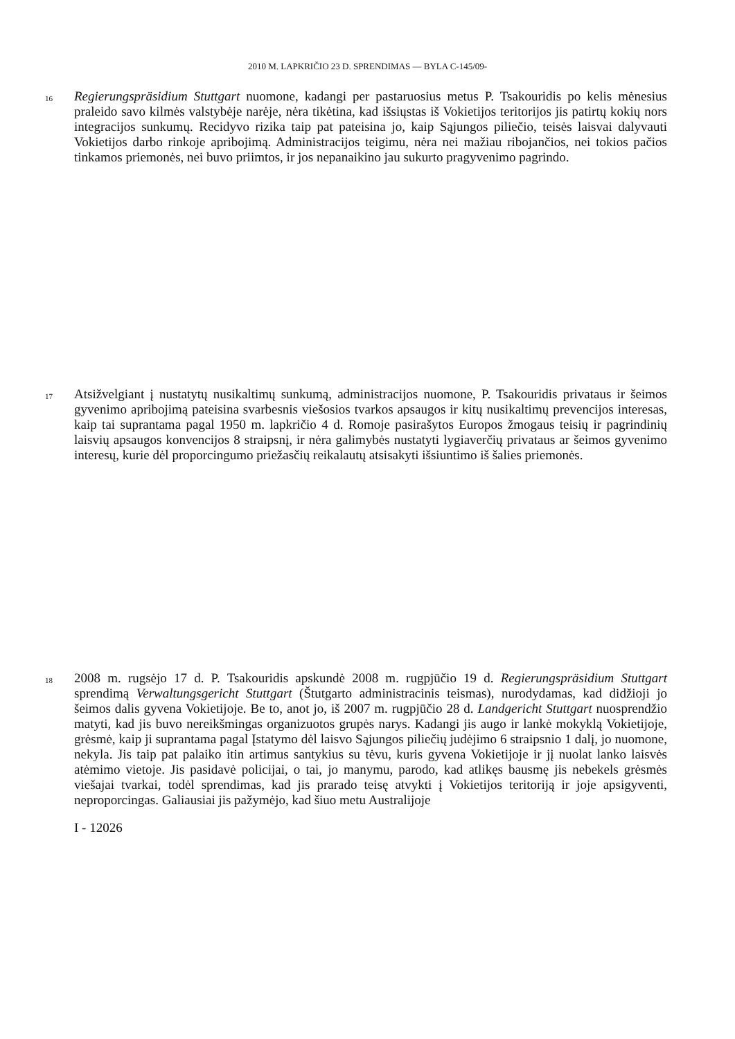2010 M. LAPKRIČIO 23 D. SPRENDIMAS — BYLA C-145/09-
16
Regierungspräsidium Stuttgart nuomone, kadangi per pastaruosius metus P. Tsakouridis po kelis mėnesius praleido savo kilmės valstybėje narėje, nėra tikėtina, kad išsiųstas iš Vokietijos teritorijos jis patirtų kokių nors integracijos sunkumų. Recidyvo rizika taip pat pateisina jo, kaip Sąjungos piliečio, teisės laisvai dalyvauti Vokietijos darbo rinkoje apribojimą. Administracijos teigimu, nėra nei mažiau ribojančios, nei tokios pačios tinkamos priemonės, nei buvo priimtos, ir jos nepanaikino jau sukurto pragyvenimo pagrindo.
17
Atsižvelgiant į nustatytų nusikaltimų sunkumą, administracijos nuomone, P. Tsakouridis privataus ir šeimos gyvenimo apribojimą pateisina svarbesnis viešosios tvarkos apsaugos ir kitų nusikaltimų prevencijos interesas, kaip tai suprantama pagal 1950 m. lapkričio 4 d. Romoje pasirašytos Europos žmogaus teisių ir pagrindinių laisvių apsaugos konvencijos 8 straipsnį, ir nėra galimybės nustatyti lygiaverčių privataus ar šeimos gyvenimo interesų, kurie dėl proporcingumo priežasčių reikalautų atsisakyti išsiuntimo iš šalies priemonės.
18
2008 m. rugsėjo 17 d. P. Tsakouridis apskundė 2008 m. rugpjūčio 19 d. Regierungspräsidium Stuttgart sprendimą Verwaltungsgericht Stuttgart (Štutgarto administracinis teismas), nurodydamas, kad didžioji jo šeimos dalis gyvena Vokietijoje. Be to, anot jo, iš 2007 m. rugpjūčio 28 d. Landgericht Stuttgart nuosprendžio matyti, kad jis buvo nereikšmingas organizuotos grupės narys. Kadangi jis augo ir lankė mokyklą Vokietijoje, grėsmė, kaip ji suprantama pagal Įstatymo dėl laisvo Sąjungos piliečių judėjimo 6 straipsnio 1 dalį, jo nuomone, nekyla. Jis taip pat palaiko itin artimus santykius su tėvu, kuris gyvena Vokietijoje ir jį nuolat lanko laisvės atėmimo vietoje. Jis pasidavė policijai, o tai, jo manymu, parodo, kad atlikęs bausmę jis nebekels grėsmės viešajai tvarkai, todėl sprendimas, kad jis prarado teisę atvykti į Vokietijos teritoriją ir joje apsigyventi, neproporcingas. Galiausiai jis pažymėjo, kad šiuo metu Australijoje
I - 12026